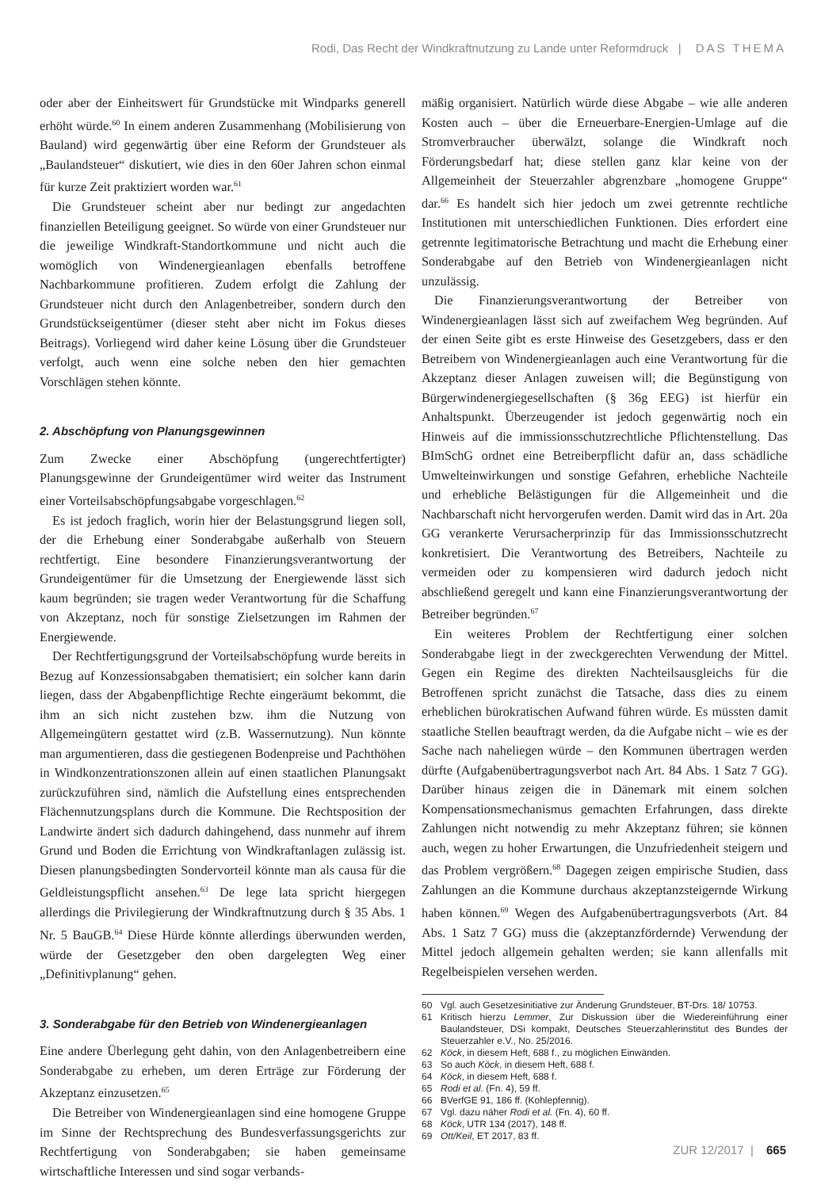Rodi, Das Recht der Windkraftnutzung zu Lande unter Reformdruck | DAS THEMA
oder aber der Einheitswert für Grundstücke mit Windparks generell erhöht würde.<sup>60</sup> In einem anderen Zusammenhang (Mobilisierung von Bauland) wird gegenwärtig über eine Reform der Grundsteuer als „Baulandsteuer“ diskutiert, wie dies in den 60er Jahren schon einmal für kurze Zeit praktiziert worden war.<sup>61</sup>
Die Grundsteuer scheint aber nur bedingt zur angedachten finanziellen Beteiligung geeignet. So würde von einer Grundsteuer nur die jeweilige Windkraft-Standortkommune und nicht auch die womöglich von Windenergieanlagen ebenfalls betroffene Nachbarkommune profitieren. Zudem erfolgt die Zahlung der Grundsteuer nicht durch den Anlagenbetreiber, sondern durch den Grundstückseigentümer (dieser steht aber nicht im Fokus dieses Beitrags). Vorliegend wird daher keine Lösung über die Grundsteuer verfolgt, auch wenn eine solche neben den hier gemachten Vorschlägen stehen könnte.
2. Abschöpfung von Planungsgewinnen
Zum Zwecke einer Abschöpfung (ungerechtfertigter) Planungsgewinne der Grundeigentümer wird weiter das Instrument einer Vorteilsabschöpfungsabgabe vorgeschlagen.<sup>62</sup>
Es ist jedoch fraglich, worin hier der Belastungsgrund liegen soll, der die Erhebung einer Sonderabgabe außerhalb von Steuern rechtfertigt. Eine besondere Finanzierungsverantwortung der Grundeigentümer für die Umsetzung der Energiewende lässt sich kaum begründen; sie tragen weder Verantwortung für die Schaffung von Akzeptanz, noch für sonstige Zielsetzungen im Rahmen der Energiewende.
Der Rechtfertigungsgrund der Vorteilsabschöpfung wurde bereits in Bezug auf Konzessionsabgaben thematisiert; ein solcher kann darin liegen, dass der Abgabenpflichtige Rechte eingeräumt bekommt, die ihm an sich nicht zustehen bzw. ihm die Nutzung von Allgemeingütern gestattet wird (z.B. Wassernutzung). Nun könnte man argumentieren, dass die gestiegenen Bodenpreise und Pachthöhen in Windkonzentrationszonen allein auf einen staatlichen Planungsakt zurückzuführen sind, nämlich die Aufstellung eines entsprechenden Flächennutzungsplans durch die Kommune. Die Rechtsposition der Landwirte ändert sich dadurch dahingehend, dass nunmehr auf ihrem Grund und Boden die Errichtung von Windkraftanlagen zulässig ist. Diesen planungsbedingten Sondervorteil könnte man als causa für die Geldleistungspflicht ansehen.<sup>63</sup> De lege lata spricht hiergegen allerdings die Privilegierung der Windkraftnutzung durch § 35 Abs. 1 Nr. 5 BauGB.<sup>64</sup> Diese Hürde könnte allerdings überwunden werden, würde der Gesetzgeber den oben dargelegten Weg einer „Definitivplanung“ gehen.
3. Sonderabgabe für den Betrieb von Windenergieanlagen
Eine andere Überlegung geht dahin, von den Anlagenbetreibern eine Sonderabgabe zu erheben, um deren Erträge zur Förderung der Akzeptanz einzusetzen.<sup>65</sup>
Die Betreiber von Windenergieanlagen sind eine homogene Gruppe im Sinne der Rechtsprechung des Bundesverfassungsgerichts zur Rechtfertigung von Sonderabgaben; sie haben gemeinsame wirtschaftliche Interessen und sind sogar verbands-
mäßig organisiert. Natürlich würde diese Abgabe – wie alle anderen Kosten auch – über die Erneuerbare-Energien-Umlage auf die Stromverbraucher überwälzt, solange die Windkraft noch Förderungsbedarf hat; diese stellen ganz klar keine von der Allgemeinheit der Steuerzahler abgrenzbare „homogene Gruppe“ dar.<sup>66</sup> Es handelt sich hier jedoch um zwei getrennte rechtliche Institutionen mit unterschiedlichen Funktionen. Dies erfordert eine getrennte legitimatorische Betrachtung und macht die Erhebung einer Sonderabgabe auf den Betrieb von Windenergieanlagen nicht unzulässig.
Die Finanzierungsverantwortung der Betreiber von Windenergieanlagen lässt sich auf zweifachem Weg begründen. Auf der einen Seite gibt es erste Hinweise des Gesetzgebers, dass er den Betreibern von Windenergieanlagen auch eine Verantwortung für die Akzeptanz dieser Anlagen zuweisen will; die Begünstigung von Bürgerwindenergiegesellschaften (§ 36g EEG) ist hierfür ein Anhaltspunkt. Überzeugender ist jedoch gegenwärtig noch ein Hinweis auf die immissionsschutzrechtliche Pflichtenstellung. Das BImSchG ordnet eine Betreiberpflicht dafür an, dass schädliche Umwelteinwirkungen und sonstige Gefahren, erhebliche Nachteile und erhebliche Belästigungen für die Allgemeinheit und die Nachbarschaft nicht hervorgerufen werden. Damit wird das in Art. 20a GG verankerte Verursacherprinzip für das Immissionsschutzrecht konkretisiert. Die Verantwortung des Betreibers, Nachteile zu vermeiden oder zu kompensieren wird dadurch jedoch nicht abschließend geregelt und kann eine Finanzierungsverantwortung der Betreiber begründen.<sup>67</sup>
Ein weiteres Problem der Rechtfertigung einer solchen Sonderabgabe liegt in der zweckgerechten Verwendung der Mittel. Gegen ein Regime des direkten Nachteilsausgleichs für die Betroffenen spricht zunächst die Tatsache, dass dies zu einem erheblichen bürokratischen Aufwand führen würde. Es müssten damit staatliche Stellen beauftragt werden, da die Aufgabe nicht – wie es der Sache nach naheliegen würde – den Kommunen übertragen werden dürfte (Aufgabenübertragungsverbot nach Art. 84 Abs. 1 Satz 7 GG). Darüber hinaus zeigen die in Dänemark mit einem solchen Kompensationsmechanismus gemachten Erfahrungen, dass direkte Zahlungen nicht notwendig zu mehr Akzeptanz führen; sie können auch, wegen zu hoher Erwartungen, die Unzufriedenheit steigern und das Problem vergrößern.<sup>68</sup> Dagegen zeigen empirische Studien, dass Zahlungen an die Kommune durchaus akzeptanzsteigernde Wirkung haben können.<sup>69</sup> Wegen des Aufgabenübertragungsverbots (Art. 84 Abs. 1 Satz 7 GG) muss die (akzeptanzfördernde) Verwendung der Mittel jedoch allgemein gehalten werden; sie kann allenfalls mit Regelbeispielen versehen werden.
60 Vgl. auch Gesetzesinitiative zur Änderung Grundsteuer, BT-Drs. 18/ 10753.
61 Kritisch hierzu Lemmer, Zur Diskussion über die Wiedereinführung einer Baulandsteuer, DSi kompakt, Deutsches Steuerzahlerinstitut des Bundes der Steuerzahler e.V., No. 25/2016.
62 Köck, in diesem Heft, 688 f., zu möglichen Einwänden.
63 So auch Köck, in diesem Heft, 688 f.
64 Köck, in diesem Heft, 688 f.
65 Rodi et al. (Fn. 4), 59 ff.
66 BVerfGE 91, 186 ff. (Kohlepfennig).
67 Vgl. dazu näher Rodi et al. (Fn. 4), 60 ff.
68 Köck, UTR 134 (2017), 148 ff.
69 Ott/Keil, ET 2017, 83 ff.
ZUR 12/2017 | 665